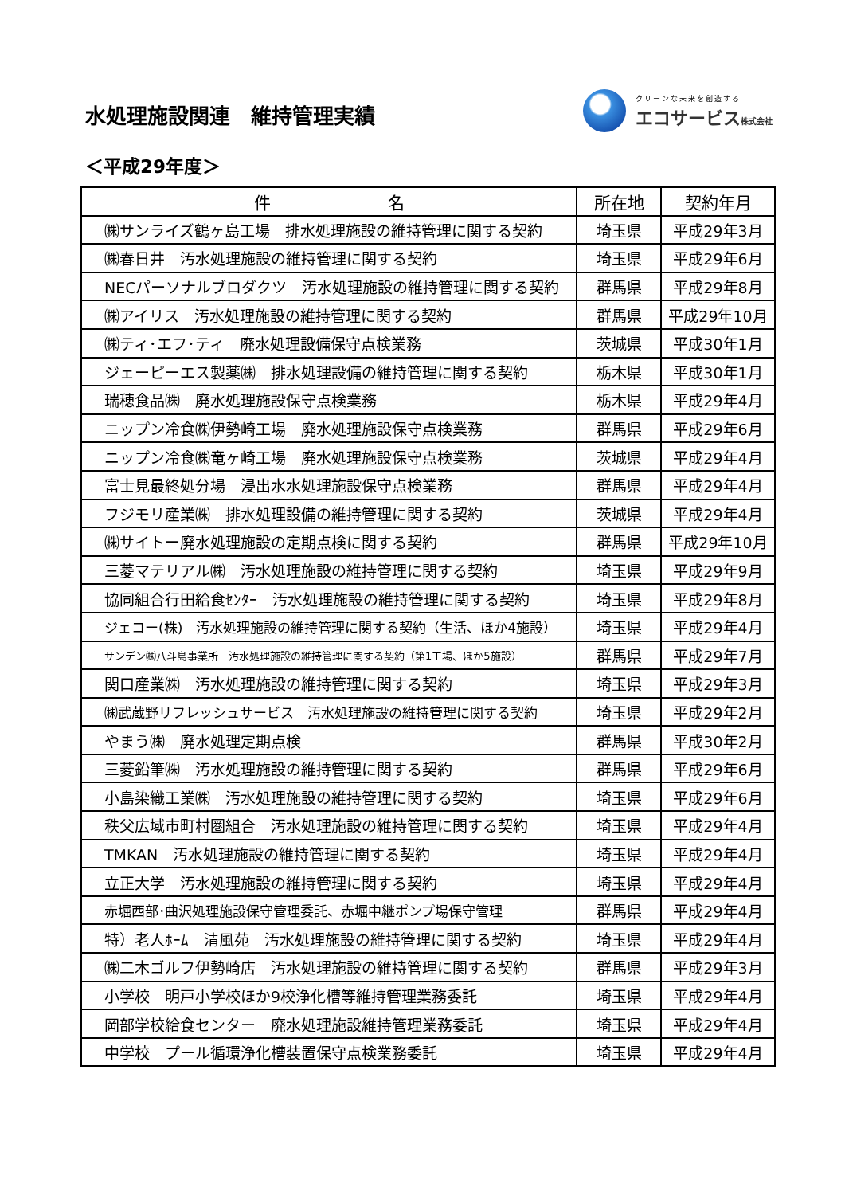水処理施設関連　維持管理実績
クリーンな未来を創造する
エコサービス株式会社
＜平成29年度＞
| 件 名 | 所在地 | 契約年月 |
| --- | --- | --- |
| ㈱サンライズ鶴ヶ島工場 排水処理施設の維持管理に関する契約 | 埼玉県 | 平成29年3月 |
| ㈱春日井 汚水処理施設の維持管理に関する契約 | 埼玉県 | 平成29年6月 |
| NECパーソナルブロダクツ 汚水処理施設の維持管理に関する契約 | 群馬県 | 平成29年8月 |
| ㈱アイリス 汚水処理施設の維持管理に関する契約 | 群馬県 | 平成29年10月 |
| ㈱ティ･エフ･ティ 廃水処理設備保守点検業務 | 茨城県 | 平成30年1月 |
| ジェーピーエス製薬㈱ 排水処理設備の維持管理に関する契約 | 栃木県 | 平成30年1月 |
| 瑞穂食品㈱ 廃水処理施設保守点検業務 | 栃木県 | 平成29年4月 |
| ニップン冷食㈱伊勢崎工場 廃水処理施設保守点検業務 | 群馬県 | 平成29年6月 |
| ニップン冷食㈱竜ヶ崎工場 廃水処理施設保守点検業務 | 茨城県 | 平成29年4月 |
| 富士見最終処分場 浸出水水処理施設保守点検業務 | 群馬県 | 平成29年4月 |
| フジモリ産業㈱ 排水処理設備の維持管理に関する契約 | 茨城県 | 平成29年4月 |
| ㈱サイトー廃水処理施設の定期点検に関する契約 | 群馬県 | 平成29年10月 |
| 三菱マテリアル㈱ 汚水処理施設の維持管理に関する契約 | 埼玉県 | 平成29年9月 |
| 協同組合行田給食ｾﾝﾀｰ 汚水処理施設の維持管理に関する契約 | 埼玉県 | 平成29年8月 |
| ジェコー(株) 汚水処理施設の維持管理に関する契約（生活、ほか4施設） | 埼玉県 | 平成29年4月 |
| サンデン㈱八斗島事業所 汚水処理施設の維持管理に関する契約（第1工場、ほか5施設） | 群馬県 | 平成29年7月 |
| 関口産業㈱ 汚水処理施設の維持管理に関する契約 | 埼玉県 | 平成29年3月 |
| ㈱武蔵野リフレッシュサービス 汚水処理施設の維持管理に関する契約 | 埼玉県 | 平成29年2月 |
| やまう㈱ 廃水処理定期点検 | 群馬県 | 平成30年2月 |
| 三菱鉛筆㈱ 汚水処理施設の維持管理に関する契約 | 群馬県 | 平成29年6月 |
| 小島染織工業㈱ 汚水処理施設の維持管理に関する契約 | 埼玉県 | 平成29年6月 |
| 秩父広域市町村圏組合 汚水処理施設の維持管理に関する契約 | 埼玉県 | 平成29年4月 |
| TMKAN 汚水処理施設の維持管理に関する契約 | 埼玉県 | 平成29年4月 |
| 立正大学 汚水処理施設の維持管理に関する契約 | 埼玉県 | 平成29年4月 |
| 赤堀西部･曲沢処理施設保守管理委託、赤堀中継ポンプ場保守管理 | 群馬県 | 平成29年4月 |
| 特）老人ﾎｰﾑ 清風苑 汚水処理施設の維持管理に関する契約 | 埼玉県 | 平成29年4月 |
| ㈱二木ゴルフ伊勢崎店 汚水処理施設の維持管理に関する契約 | 群馬県 | 平成29年3月 |
| 小学校 明戸小学校ほか9校浄化槽等維持管理業務委託 | 埼玉県 | 平成29年4月 |
| 岡部学校給食センター 廃水処理施設維持管理業務委託 | 埼玉県 | 平成29年4月 |
| 中学校 プール循環浄化槽装置保守点検業務委託 | 埼玉県 | 平成29年4月 |